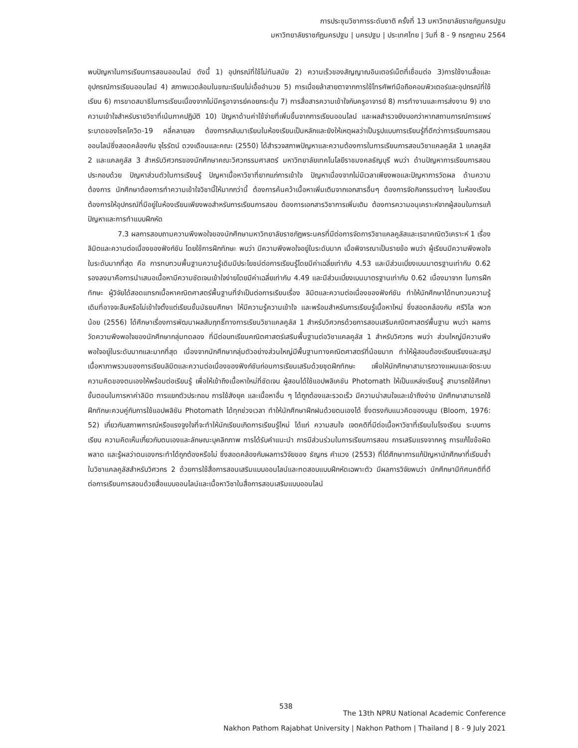การประชุมวิชาการระดับชาติ ครั้งที่ 13 มหาวิทยาลัยราชภัฏนครปฐม
มหาวิทยาลัยราชภัฏนครปฐม | นครปฐม | ประเทศไทย | วันที่ 8 - 9 กรกฎาคม 2564
พบปัญหาในการเรียนการสอนออนไลน์ ดังนี้ 1) อุปกรณ์ที่ใช้ไม่ทันสมัย 2) ความเร็วของสัญญาณอินเตอร์เน็ตที่เชื่อมต่อ 3)การใช้งานสื่อและอุปกรณ์การเรียนออนไลน์ 4) สภาพแวดล้อมในขณะเรียนไม่เอื้ออำนวย 5) การเมื่อยล้าสายตาจากการใช้โทรศัพท์มือถือคอมพิวเตอร์และอุปกรณ์ที่ใช้เรียน 6) การขาดสมาธิในการเรียนเนื่องจากไม่มีครูอาจารย์คอยกระตุ้น 7) การสื่อสารความเข้าใจกับครูอาจารย์ 8) การทำงานและการส่งงาน 9) ขาดความเข้าใจสำหรับรายวิชาที่เน้นภาคปฏิบัติ 10) ปัญหาด้านค่าใช้จ่ายที่เพิ่มขึ้นจากการเรียนออนไลน์ และผลสำรวจยังบอกว่าหากสถานการณ์การแพร่ระบาดของโรคโควิด-19 คลี่คลายลง ต้องการกลับมาเรียนในห้องเรียนเป็นหลักและยังให้เหตุผลว่าเป็นรูปแบบการเรียนรู้ที่ดีกว่าการเรียนการสอนออนไลน์ซึ่งสอดคล้องกับ จุไรรัตน์ ดวงเดือนและคณะ (2550) ได้สำรวจสภาพปัญหาและความต้องการในการเรียนการสอนวิชาแคลคูลัส 1 แคลคูลัส 2 และแคลคูลัส 3 สำหรับวิศวกรของนักศึกษาคณะวิศวกรรมศาสตร์ มหาวิทยาลัยเทคโนโลยีราชมงคลธัญบุรี พบว่า ด้านปัญหาการเรียนการสอนประกอบด้วย ปัญหาส่วนตัวในการเรียนรู้ ปัญหาเนื้อหาวิชาที่ยากแก่การเข้าใจ ปัญหาเนื่องจากไม่มีเวลาเพียงพอและปัญหาการวัดผล ด้านความต้องการ นักศึกษาต้องการทำความเข้าใจวิชานี้ให้มากกว่านี้ ต้องการค้นคว้าเนื้อหาเพิ่มเติมจากเอกสารอื่นๆ ต้องการจัดกิจกรรมต่างๆ ในห้องเรียน ต้องการให้อุปกรณ์ที่มีอยู่ในห้องเรียนเพียงพอสำหรับการเรียนการสอน ต้องการเอกสารวิชาการเพิ่มเติม ต้องการความอนุเคราะห์จากผู้สอนในการแก้ปัญหาและการทำแบบฝึกหัด
7.3 ผลการสอบถามความพึงพอใจของนักศึกษามหาวิทยาลัยราชภัฏพระนครที่มีต่อการจัดการวิชาแคลคูลัสและเรขาคณิตวิเคราะห์ 1 เรื่อง ลิมิตและความต่อเนื่องของฟังก์ชัน โดยใช้การฝึกทักษะ พบว่า มีความพึงพอใจอยู่ในระดับมาก เมื่อพิจารณาเป็นรายข้อ พบว่า ผู้เรียนมีความพึงพอใจในระดับมากที่สุด คือ การทบทวนพื้นฐานความรู้เดิมมีประโยชน์ต่อการเรียนรู้โดยมีค่าเฉลี่ยเท่ากับ 4.53 และมีส่วนเบี่ยงเบนมาตรฐานเท่ากับ 0.62 รองลงมาคือการนำเสนอเนื้อหามีความชัดเจนเข้าใจง่ายโดยมีค่าเฉลี่ยเท่ากับ 4.49 และมีส่วนเบี่ยงเบนมาตรฐานเท่ากับ 0.62 เนื่องมาจาก ในการฝึกทักษะ ผู้วิจัยได้สอดแทรกเนื้อหาคณิตศาสตร์พื้นฐานที่จำเป็นต่อการเรียนเรื่อง ลิมิตและความต่อเนื่องของฟังก์ชัน ทำให้นักศึกษาได้ทบทวนความรู้เดิมที่อาจจะลืมหรือไม่เข้าใจตั้งแต่เรียนชั้นมัธยมศึกษา ให้มีความรู้ความเข้าใจ และพร้อมสำหรับการเรียนรู้เนื้อหาใหม่ ซึ่งสอดคล้องกับ ศรีวิไล พวกน้อย (2556) ได้ศึกษาเรื่องการพัฒนาผลสัมฤทธิ์ทางการเรียนวิชาแคลคูลัส 1 สำหรับวิศวกรด้วยการสอนเสริมคณิตศาสตร์พื้นฐาน พบว่า ผลการวัดความพึงพอใจของนักศึกษากลุ่มทดลอง ที่มีต่อบทเรียนคณิตศาสตร์เสริมพื้นฐานต่อวิชาแคลคูลัส 1 สำหรับวิศวกร พบว่า ส่วนใหญ่มีความพึงพอใจอยู่ในระดับมากและมากที่สุด เนื่องจากนักศึกษากลุ่มตัวอย่างส่วนใหญ่มีพื้นฐานทางคณิตศาสตร์ที่น้อยมาก ทำให้ผู้สอนต้องเรียบเรียงและสรุปเนื้อหาภาพรวมของการเรียนลิมิตและความต่อเนื่องของฟังก์ชันก่อนการเรียนเสริมด้วยชุดฝึกทักษะ เพื่อให้นักศึกษาสามารถวางแผนและจัดระบบความคิดของตนเองให้พร้อมต่อเรียนรู้ เพื่อให้เข้าถึงเนื้อหาใหม่ที่ชัดเจน ผู้สอนได้ใช้แอปพลิเคชัน Photomath ให้เป็นแหล่งเรียนรู้ สามารถใช้ศึกษาขั้นตอนในการหาค่าลิมิต การแยกตัวประกอบ การใช้สังยุค และเนื้อหาอื่น ๆ ได้ถูกต้องและรวดเร็ว มีความน่าสนใจและเข้าถึงง่าย นักศึกษาสามารถใช้ฝึกทักษะควบคู่กับการใช้แอปพลิชัน Photomath ได้ทุกช่วงเวลา ทำให้นักศึกษาฝึกฝนด้วยตนเองได้ ซึ่งตรงกับแนวคิดของบลูม (Bloom, 1976: 52) เกี่ยวกับสภาพการณ์หรือแรงจูงใจที่จะทำให้นักเรียนเกิดการเรียนรู้ใหม่ ได้แก่ ความสนใจ เจตคติที่มีต่อเนื้อหาวิชาที่เรียนในโรงเรียน ระบบการเรียน ความคิดเห็นเกี่ยวกับตนเองและลักษณะบุคลิกภาพ การได้รับคำแนะนำ การมีส่วนร่วมในการเรียนการสอน การเสริมแรงจากครู การแก้ไขข้อผิดพลาด และรู้ผลว่าตนเองกระทำได้ถูกต้องหรือไม่ ซึ่งสอดคล้องกับผลการวิจัยของ ธัญกร คำแวง (2553) ที่ได้ศึกษาการแก้ปัญหานักศึกษาที่เรียนซ้ำ ในวิชาแคลคูลัสสำหรับวิศวกร 2 ด้วยการใช้สื่อการสอนเสริมแบบออนไลน์และทดสอบแบบฝึกหัดเฉพาะตัว มีผลการวิจัยพบว่า นักศึกษามีทัศนคติที่ดีต่อการเรียนการสอนด้วยสื่อแบบออนไลน์และเนื้อหาวิชาในสื่อการสอนเสริมแบบออนไลน์
538
The 13th NPRU National Academic Conference
Nakhon Pathom Rajabhat University | Nakhon Pathom | Thailand | 8 - 9 July 2021